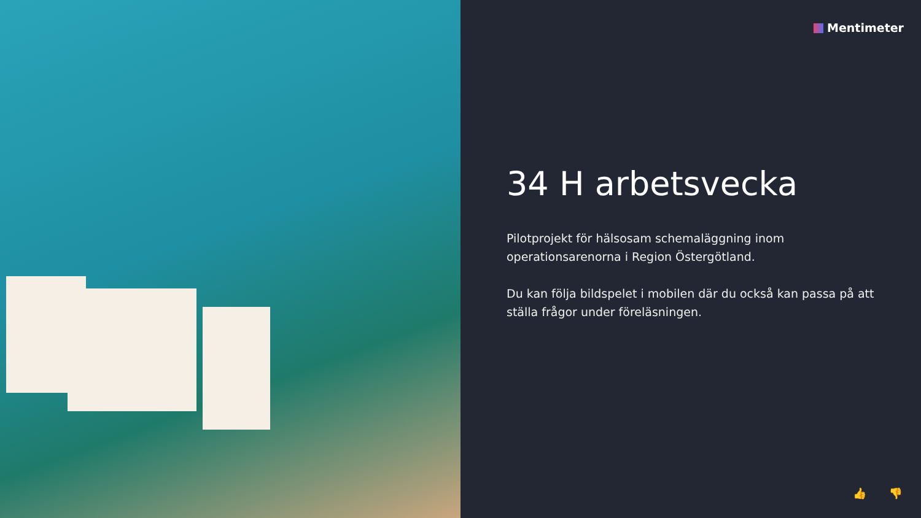Mentimeter
34 H arbetsvecka
Pilotprojekt för hälsosam schemaläggning inom operationsarenorna i Region Östergötland.
Du kan följa bildspelet i mobilen där du också kan passa på att ställa frågor under föreläsningen.
👍 👎